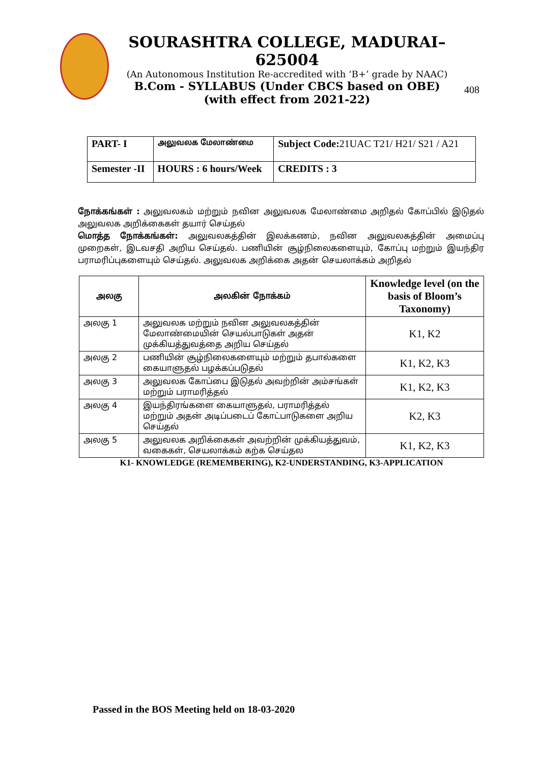SOURASHTRA COLLEGE, MADURAI– 625004
(An Autonomous Institution Re-accredited with ‘B+’ grade by NAAC)
B.Com - SYLLABUS (Under CBCS based on OBE)
(with effect from 2021-22)
408
| PART- I | அலுவலக மேலாண்மை | Subject Code: 21UAC T21/ H21/ S21 / A21 |
| Semester -II | HOURS : 6 hours/Week | CREDITS : 3 |
நோக்கங்கள் : அலுவலகம் மற்றும் நவின அலுவலக மேலாண்மை அறிதல் கோப்பில் இடுதல் அலுவலக அறிக்கைகள் தயார் செய்தல்
மொத்த நோக்கங்கள்: அலுவலகத்தின் இலக்கணம், நவின அலுவலகத்தின் அமைப்பு முறைகள், இடவசதி அறிய செய்தல். பணியின் சூழ்நிலைகளையும், கோப்பு மற்றும் இயந்திர பராமரிப்புகளையும் செய்தல். அலுவலக அறிக்கை அதன் செயலாக்கம் அறிதல்
| அலகு | அலகின் நோக்கம் | Knowledge level (on the basis of Bloom’s Taxonomy) |
| --- | --- | --- |
| அலகு 1 | அலுவலக மற்றும் நவின அலுவலகத்தின் மேலாண்மையின் செயல்பாடுகள் அதன் முக்கியத்துவத்தை அறிய செய்தல் | K1, K2 |
| அலகு 2 | பணியின் சூழ்நிலைகளையும் மற்றும் தபால்களை கையாளுதல் பழக்கப்படுதல் | K1, K2, K3 |
| அலகு 3 | அலுவலக கோப்பை இடுதல் அவற்றின் அம்சங்கள் மற்றும் பராமரித்தல் | K1, K2, K3 |
| அலகு 4 | இயந்திரங்களை கையாளுதல், பராமரித்தல் மற்றும் அதன் அடிப்படைப் கோட்பாடுகளை அறிய செய்தல் | K2, K3 |
| அலகு 5 | அலுவலக அறிக்கைகள் அவற்றின் முக்கியத்துவம், வகைகள், செயலாக்கம் கற்க செய்தல | K1, K2, K3 |
K1- KNOWLEDGE (REMEMBERING), K2-UNDERSTANDING, K3-APPLICATION
Passed in the BOS Meeting held on 18-03-2020